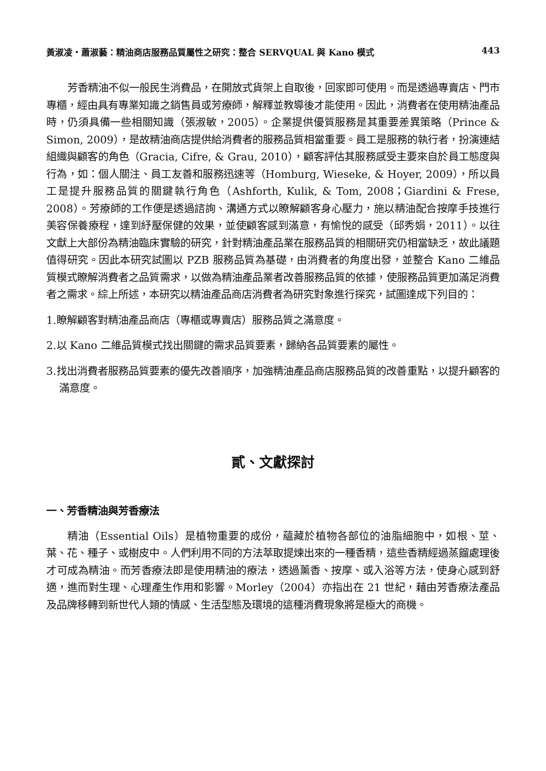黃淑凌・蕭淑藝：精油商店服務品質屬性之研究：整合 SERVQUAL 與 Kano 模式 443
芳香精油不似一般民生消費品，在開放式貨架上自取後，回家即可使用。而是透過專賣店、門市專櫃，經由具有專業知識之銷售員或芳療師，解釋並教導後才能使用。因此，消費者在使用精油產品時，仍須具備一些相關知識（張淑敏，2005）。企業提供優質服務是其重要差異策略（Prince & Simon, 2009），是故精油商店提供給消費者的服務品質相當重要。員工是服務的執行者，扮演連結組織與顧客的角色（Gracia, Cifre, & Grau, 2010），顧客評估其服務感受主要來自於員工態度與行為，如：個人關注、員工友善和服務迅速等（Homburg, Wieseke, & Hoyer, 2009），所以員工是提升服務品質的關鍵執行角色（Ashforth, Kulik, & Tom, 2008；Giardini & Frese, 2008）。芳療師的工作便是透過諮詢、溝通方式以瞭解顧客身心壓力，施以精油配合按摩手技進行美容保養療程，達到紓壓保健的效果，並使顧客感到滿意，有愉悅的感受（邱秀娟，2011）。以往文獻上大部份為精油臨床實驗的研究，針對精油產品業在服務品質的相關研究仍相當缺乏，故此議題值得研究。因此本研究試圖以 PZB 服務品質為基礎，由消費者的角度出發，並整合 Kano 二維品質模式瞭解消費者之品質需求，以做為精油產品業者改善服務品質的依據，使服務品質更加滿足消費者之需求。綜上所述，本研究以精油產品商店消費者為研究對象進行探究，試圖達成下列目的：
1.瞭解顧客對精油產品商店（專櫃或專賣店）服務品質之滿意度。
2.以 Kano 二維品質模式找出關鍵的需求品質要素，歸納各品質要素的屬性。
3.找出消費者服務品質要素的優先改善順序，加強精油產品商店服務品質的改善重點，以提升顧客的滿意度。
貳、文獻探討
一、芳香精油與芳香療法
精油（Essential Oils）是植物重要的成份，蘊藏於植物各部位的油脂細胞中，如根、莖、葉、花、種子、或樹皮中。人們利用不同的方法萃取提煉出來的一種香精，這些香精經過蒸餾處理後才可成為精油。而芳香療法即是使用精油的療法，透過薰香、按摩、或入浴等方法，使身心感到舒適，進而對生理、心理產生作用和影響。Morley（2004）亦指出在 21 世紀，藉由芳香療法產品及品牌移轉到新世代人類的情感、生活型態及環境的這種消費現象將是極大的商機。